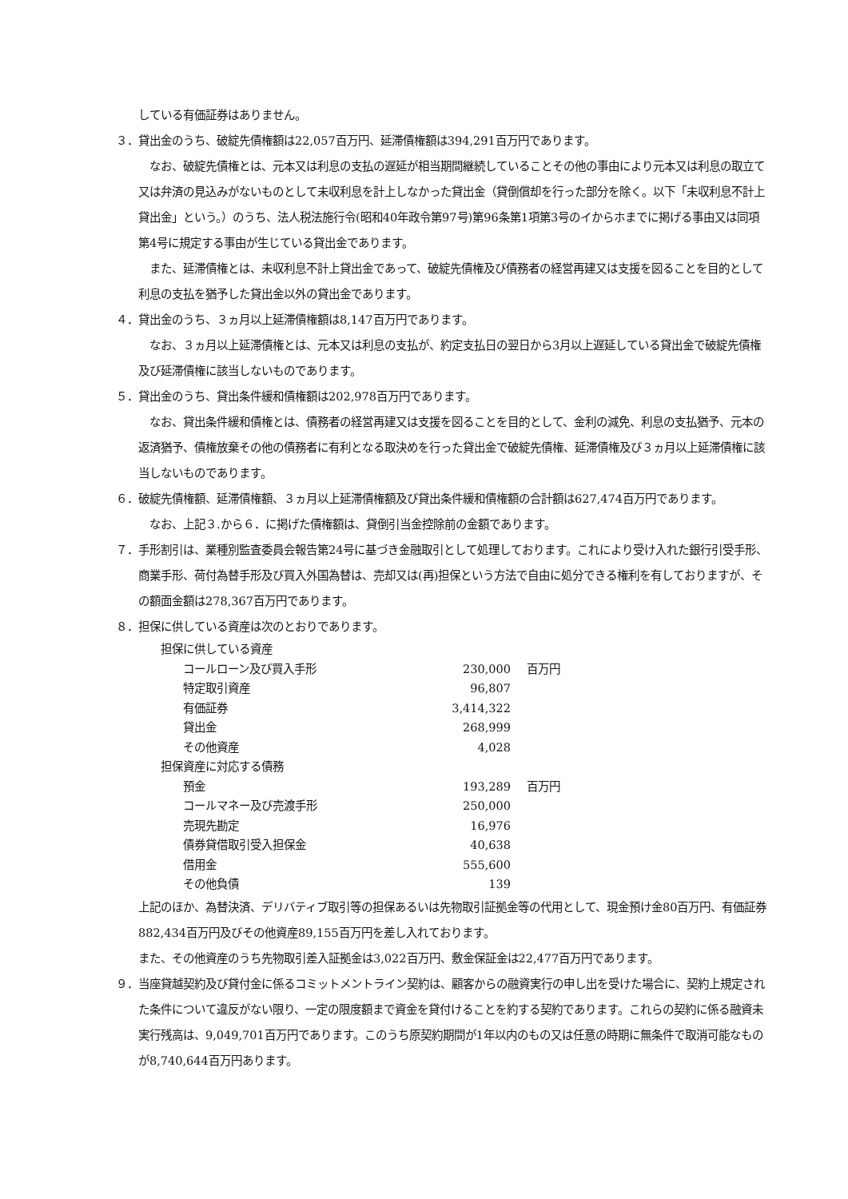している有価証券はありません。
３．貸出金のうち、破綻先債権額は22,057百万円、延滞債権額は394,291百万円であります。
なお、破綻先債権とは、元本又は利息の支払の遅延が相当期間継続していることその他の事由により元本又は利息の取立て又は弁済の見込みがないものとして未収利息を計上しなかった貸出金（貸倒償却を行った部分を除く。以下「未収利息不計上貸出金」という。）のうち、法人税法施行令(昭和40年政令第97号)第96条第1項第3号のイからホまでに掲げる事由又は同項第4号に規定する事由が生じている貸出金であります。
また、延滞債権とは、未収利息不計上貸出金であって、破綻先債権及び債務者の経営再建又は支援を図ることを目的として利息の支払を猶予した貸出金以外の貸出金であります。
４．貸出金のうち、３ヵ月以上延滞債権額は8,147百万円であります。
なお、３ヵ月以上延滞債権とは、元本又は利息の支払が、約定支払日の翌日から3月以上遅延している貸出金で破綻先債権及び延滞債権に該当しないものであります。
５．貸出金のうち、貸出条件緩和債権額は202,978百万円であります。
なお、貸出条件緩和債権とは、債務者の経営再建又は支援を図ることを目的として、金利の減免、利息の支払猶予、元本の返済猶予、債権放棄その他の債務者に有利となる取決めを行った貸出金で破綻先債権、延滞債権及び３ヵ月以上延滞債権に該当しないものであります。
６．破綻先債権額、延滞債権額、３ヵ月以上延滞債権額及び貸出条件緩和債権額の合計額は627,474百万円であります。
なお、上記３.から６．に掲げた債権額は、貸倒引当金控除前の金額であります。
７．手形割引は、業種別監査委員会報告第24号に基づき金融取引として処理しております。これにより受け入れた銀行引受手形、商業手形、荷付為替手形及び買入外国為替は、売却又は(再)担保という方法で自由に処分できる権利を有しておりますが、その額面金額は278,367百万円であります。
８．担保に供している資産は次のとおりであります。
| 担保に供している資産 | | |
| コールローン及び買入手形 | 230,000 | 百万円 |
| 特定取引資産 | 96,807 | |
| 有価証券 | 3,414,322 | |
| 貸出金 | 268,999 | |
| その他資産 | 4,028 | |
| 担保資産に対応する債務 | | |
| 預金 | 193,289 | 百万円 |
| コールマネー及び売渡手形 | 250,000 | |
| 売現先勘定 | 16,976 | |
| 債券貸借取引受入担保金 | 40,638 | |
| 借用金 | 555,600 | |
| その他負債 | 139 | |
上記のほか、為替決済、デリバティブ取引等の担保あるいは先物取引証拠金等の代用として、現金預け金80百万円、有価証券882,434百万円及びその他資産89,155百万円を差し入れております。
また、その他資産のうち先物取引差入証拠金は3,022百万円、敷金保証金は22,477百万円であります。
９．当座貸越契約及び貸付金に係るコミットメントライン契約は、顧客からの融資実行の申し出を受けた場合に、契約上規定された条件について違反がない限り、一定の限度額まで資金を貸付けることを約する契約であります。これらの契約に係る融資未実行残高は、9,049,701百万円であります。このうち原契約期間が1年以内のもの又は任意の時期に無条件で取消可能なものが8,740,644百万円あります。